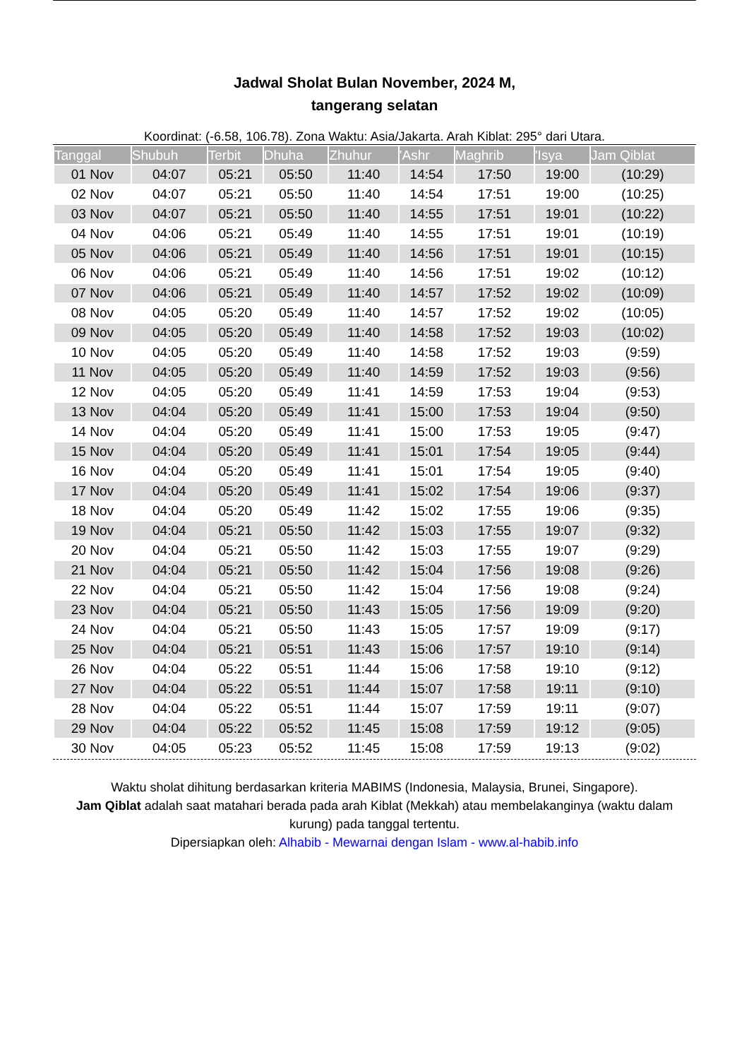Jadwal Sholat Bulan November, 2024 M,
tangerang selatan
Koordinat: (-6.58, 106.78). Zona Waktu: Asia/Jakarta. Arah Kiblat: 295° dari Utara.
| Tanggal | Shubuh | Terbit | Dhuha | Zhuhur | 'Ashr | Maghrib | 'Isya | Jam Qiblat |
| --- | --- | --- | --- | --- | --- | --- | --- | --- |
| 01 Nov | 04:07 | 05:21 | 05:50 | 11:40 | 14:54 | 17:50 | 19:00 | (10:29) |
| 02 Nov | 04:07 | 05:21 | 05:50 | 11:40 | 14:54 | 17:51 | 19:00 | (10:25) |
| 03 Nov | 04:07 | 05:21 | 05:50 | 11:40 | 14:55 | 17:51 | 19:01 | (10:22) |
| 04 Nov | 04:06 | 05:21 | 05:49 | 11:40 | 14:55 | 17:51 | 19:01 | (10:19) |
| 05 Nov | 04:06 | 05:21 | 05:49 | 11:40 | 14:56 | 17:51 | 19:01 | (10:15) |
| 06 Nov | 04:06 | 05:21 | 05:49 | 11:40 | 14:56 | 17:51 | 19:02 | (10:12) |
| 07 Nov | 04:06 | 05:21 | 05:49 | 11:40 | 14:57 | 17:52 | 19:02 | (10:09) |
| 08 Nov | 04:05 | 05:20 | 05:49 | 11:40 | 14:57 | 17:52 | 19:02 | (10:05) |
| 09 Nov | 04:05 | 05:20 | 05:49 | 11:40 | 14:58 | 17:52 | 19:03 | (10:02) |
| 10 Nov | 04:05 | 05:20 | 05:49 | 11:40 | 14:58 | 17:52 | 19:03 | (9:59) |
| 11 Nov | 04:05 | 05:20 | 05:49 | 11:40 | 14:59 | 17:52 | 19:03 | (9:56) |
| 12 Nov | 04:05 | 05:20 | 05:49 | 11:41 | 14:59 | 17:53 | 19:04 | (9:53) |
| 13 Nov | 04:04 | 05:20 | 05:49 | 11:41 | 15:00 | 17:53 | 19:04 | (9:50) |
| 14 Nov | 04:04 | 05:20 | 05:49 | 11:41 | 15:00 | 17:53 | 19:05 | (9:47) |
| 15 Nov | 04:04 | 05:20 | 05:49 | 11:41 | 15:01 | 17:54 | 19:05 | (9:44) |
| 16 Nov | 04:04 | 05:20 | 05:49 | 11:41 | 15:01 | 17:54 | 19:05 | (9:40) |
| 17 Nov | 04:04 | 05:20 | 05:49 | 11:41 | 15:02 | 17:54 | 19:06 | (9:37) |
| 18 Nov | 04:04 | 05:20 | 05:49 | 11:42 | 15:02 | 17:55 | 19:06 | (9:35) |
| 19 Nov | 04:04 | 05:21 | 05:50 | 11:42 | 15:03 | 17:55 | 19:07 | (9:32) |
| 20 Nov | 04:04 | 05:21 | 05:50 | 11:42 | 15:03 | 17:55 | 19:07 | (9:29) |
| 21 Nov | 04:04 | 05:21 | 05:50 | 11:42 | 15:04 | 17:56 | 19:08 | (9:26) |
| 22 Nov | 04:04 | 05:21 | 05:50 | 11:42 | 15:04 | 17:56 | 19:08 | (9:24) |
| 23 Nov | 04:04 | 05:21 | 05:50 | 11:43 | 15:05 | 17:56 | 19:09 | (9:20) |
| 24 Nov | 04:04 | 05:21 | 05:50 | 11:43 | 15:05 | 17:57 | 19:09 | (9:17) |
| 25 Nov | 04:04 | 05:21 | 05:51 | 11:43 | 15:06 | 17:57 | 19:10 | (9:14) |
| 26 Nov | 04:04 | 05:22 | 05:51 | 11:44 | 15:06 | 17:58 | 19:10 | (9:12) |
| 27 Nov | 04:04 | 05:22 | 05:51 | 11:44 | 15:07 | 17:58 | 19:11 | (9:10) |
| 28 Nov | 04:04 | 05:22 | 05:51 | 11:44 | 15:07 | 17:59 | 19:11 | (9:07) |
| 29 Nov | 04:04 | 05:22 | 05:52 | 11:45 | 15:08 | 17:59 | 19:12 | (9:05) |
| 30 Nov | 04:05 | 05:23 | 05:52 | 11:45 | 15:08 | 17:59 | 19:13 | (9:02) |
Waktu sholat dihitung berdasarkan kriteria MABIMS (Indonesia, Malaysia, Brunei, Singapore).
Jam Qiblat adalah saat matahari berada pada arah Kiblat (Mekkah) atau membelakanginya (waktu dalam kurung) pada tanggal tertentu.
Dipersiapkan oleh: Alhabib - Mewarnai dengan Islam - www.al-habib.info